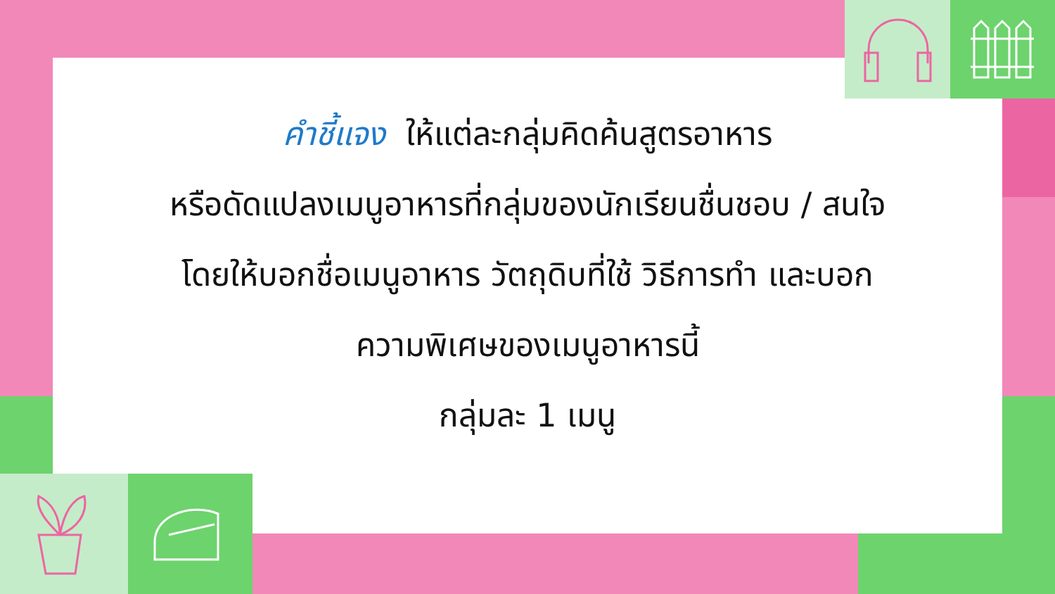คำชี้แจง ให้แต่ละกลุ่มคิดค้นสูตรอาหาร
หรือดัดแปลงเมนูอาหารที่กลุ่มของนักเรียนชื่นชอบ / สนใจ
โดยให้บอกชื่อเมนูอาหาร วัตถุดิบที่ใช้ วิธีการทำ และบอก
ความพิเศษของเมนูอาหารนี้
กลุ่มละ 1 เมนู